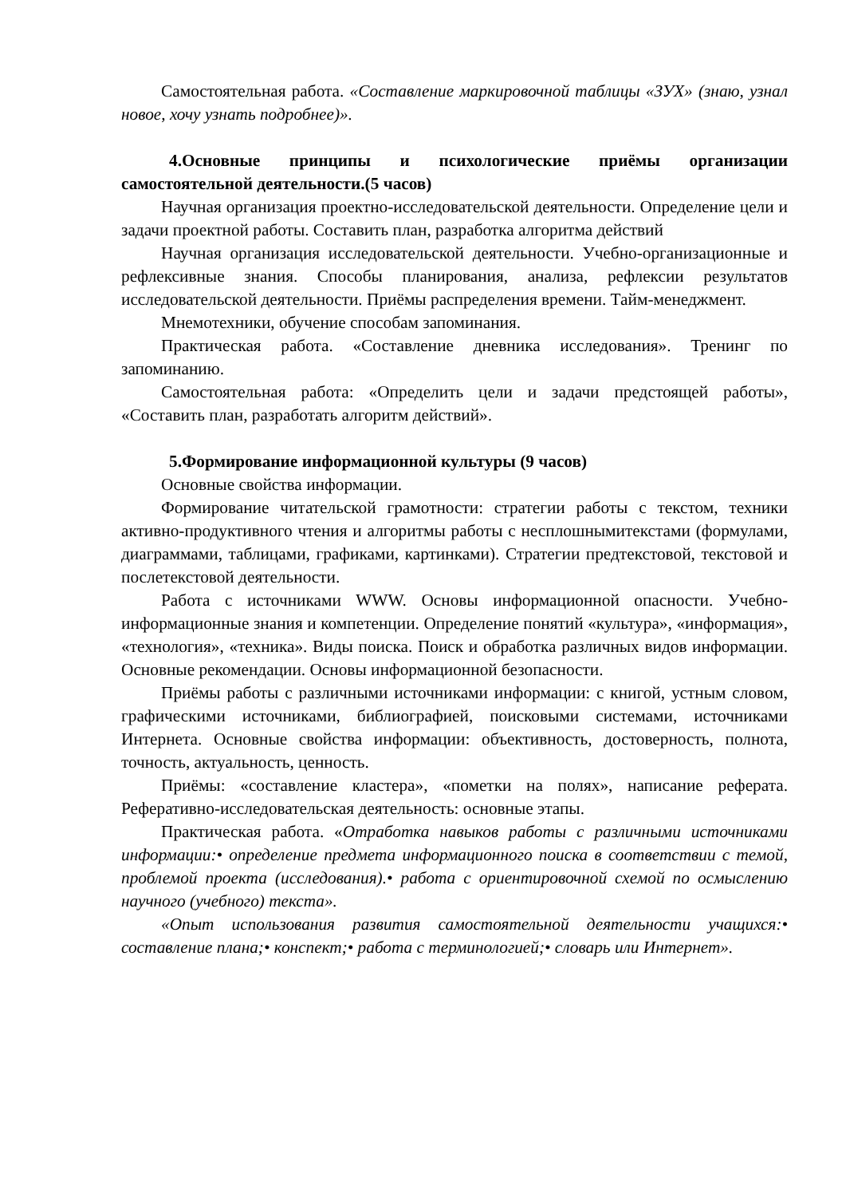Самостоятельная работа. «Составление маркировочной таблицы «ЗУХ» (знаю, узнал новое, хочу узнать подробнее)».
4.Основные принципы и психологические приёмы организации самостоятельной деятельности.(5 часов)
Научная организация проектно-исследовательской деятельности. Определение цели и задачи проектной работы. Составить план, разработка алгоритма действий
Научная организация исследовательской деятельности. Учебно-организационные и рефлексивные знания. Способы планирования, анализа, рефлексии результатов исследовательской деятельности. Приёмы распределения времени. Тайм-менеджмент.
Мнемотехники, обучение способам запоминания.
Практическая работа. «Составление дневника исследования». Тренинг по запоминанию.
Самостоятельная работа: «Определить цели и задачи предстоящей работы», «Составить план, разработать алгоритм действий».
5.Формирование информационной культуры (9 часов)
Основные свойства информации.
Формирование читательской грамотности: стратегии работы с текстом, техники активно-продуктивного чтения и алгоритмы работы с несплошнымитекстами (формулами, диаграммами, таблицами, графиками, картинками). Стратегии предтекстовой, текстовой и послетекстовой деятельности.
Работа с источниками WWW. Основы информационной опасности. Учебно-информационные знания и компетенции. Определение понятий «культура», «информация», «технология», «техника». Виды поиска. Поиск и обработка различных видов информации. Основные рекомендации. Основы информационной безопасности.
Приёмы работы с различными источниками информации: с книгой, устным словом, графическими источниками, библиографией, поисковыми системами, источниками Интернета. Основные свойства информации: объективность, достоверность, полнота, точность, актуальность, ценность.
Приёмы: «составление кластера», «пометки на полях», написание реферата. Реферативно-исследовательская деятельность: основные этапы.
Практическая работа. «Отработка навыков работы с различными источниками информации:• определение предмета информационного поиска в соответствии с темой, проблемой проекта (исследования).• работа с ориентировочной схемой по осмыслению научного (учебного) текста».
«Опыт использования развития самостоятельной деятельности учащихся:• составление плана;• конспект;• работа с терминологией;• словарь или Интернет».